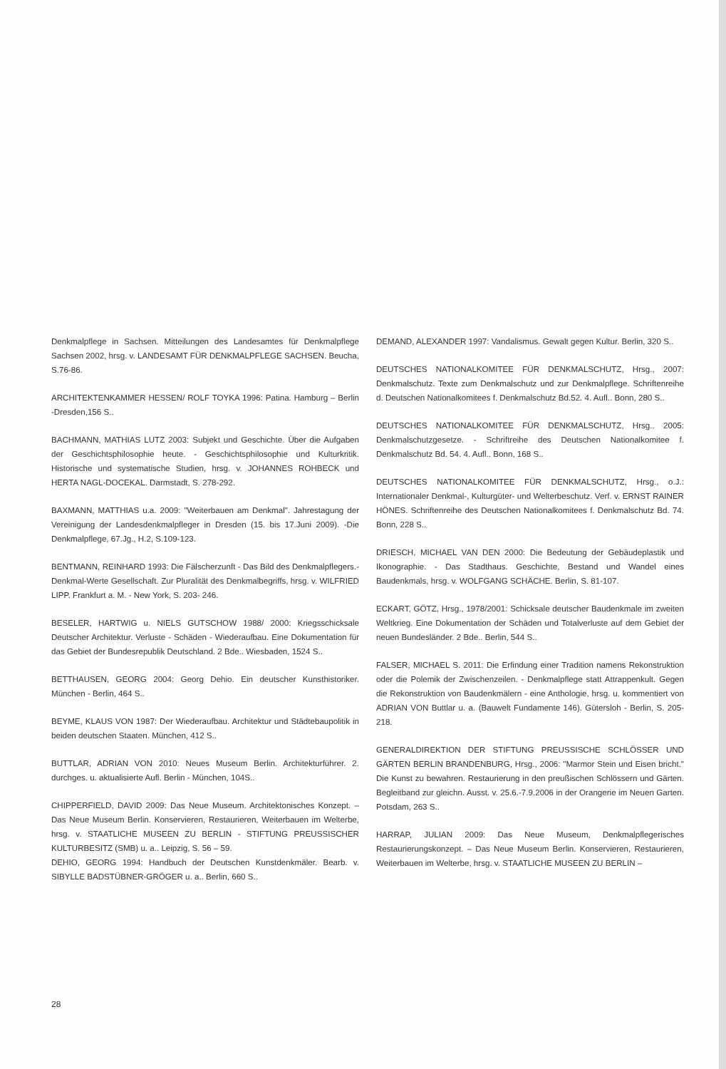Denkmalpflege in Sachsen. Mitteilungen des Landesamtes für Denkmalpflege Sachsen 2002, hrsg. v. LANDESAMT FÜR DENKMALPFLEGE SACHSEN. Beucha, S.76-86.
ARCHITEKTENKAMMER HESSEN/ ROLF TOYKA 1996: Patina. Hamburg – Berlin -Dresden,156 S..
BACHMANN, MATHIAS LUTZ 2003: Subjekt und Geschichte. Über die Aufgaben der Geschichtsphilosophie heute. - Geschichtsphilosophie und Kulturkritik. Historische und systematische Studien, hrsg. v. JOHANNES ROHBECK und HERTA NAGL-DOCEKAL. Darmstadt, S. 278-292.
BAXMANN, MATTHIAS u.a. 2009: "Weiterbauen am Denkmal". Jahrestagung der Vereinigung der Landesdenkmalpfleger in Dresden (15. bis 17.Juni 2009). -Die Denkmalpflege, 67.Jg., H.2, S.109-123.
BENTMANN, REINHARD 1993: Die Fälscherzunft - Das Bild des Denkmalpflegers.-Denkmal-Werte Gesellschaft. Zur Pluralität des Denkmalbegriffs, hrsg. v. WILFRIED LIPP. Frankfurt a. M. - New York, S. 203- 246.
BESELER, HARTWIG u. NIELS GUTSCHOW 1988/ 2000: Kriegsschicksale Deutscher Architektur. Verluste - Schäden - Wiederaufbau. Eine Dokumentation für das Gebiet der Bundesrepublik Deutschland. 2 Bde.. Wiesbaden, 1524 S..
BETTHAUSEN, GEORG 2004: Georg Dehio. Ein deutscher Kunsthistoriker. München - Berlin, 464 S..
BEYME, KLAUS VON 1987: Der Wiederaufbau. Architektur und Städtebaupolitik in beiden deutschen Staaten. München, 412 S..
BUTTLAR, ADRIAN VON 2010: Neues Museum Berlin. Architekturführer. 2. durchges. u. aktualisierte Aufl. Berlin - München, 104S..
CHIPPERFIELD, DAVID 2009: Das Neue Museum. Architektonisches Konzept. – Das Neue Museum Berlin. Konservieren, Restaurieren, Weiterbauen im Welterbe, hrsg. v. STAATLICHE MUSEEN ZU BERLIN - STIFTUNG PREUSSISCHER KULTURBESITZ (SMB) u. a.. Leipzig, S. 56 – 59.
DEHIO, GEORG 1994: Handbuch der Deutschen Kunstdenkmäler. Bearb. v. SIBYLLE BADSTÜBNER-GRÖGER u. a.. Berlin, 660 S..
DEMAND, ALEXANDER 1997: Vandalismus. Gewalt gegen Kultur. Berlin, 320 S..
DEUTSCHES NATIONALKOMITEE FÜR DENKMALSCHUTZ, Hrsg., 2007: Denkmalschutz. Texte zum Denkmalschutz und zur Denkmalpflege. Schriftenreihe d. Deutschen Nationalkomitees f. Denkmalschutz Bd.52. 4. Aufl.. Bonn, 280 S..
DEUTSCHES NATIONALKOMITEE FÜR DENKMALSCHUTZ, Hrsg.. 2005: Denkmalschutzgesetze. - Schriftreihe des Deutschen Nationalkomitee f. Denkmalschutz Bd. 54. 4. Aufl.. Bonn, 168 S..
DEUTSCHES NATIONALKOMITEE FÜR DENKMALSCHUTZ, Hrsg., o.J.: Internationaler Denkmal-, Kulturgüter- und Welterbeschutz. Verf. v. ERNST RAINER HÖNES. Schriftenreihe des Deutschen Nationalkomitees f. Denkmalschutz Bd. 74. Bonn, 228 S..
DRIESCH, MICHAEL VAN DEN 2000: Die Bedeutung der Gebäudeplastik und Ikonographie. - Das Stadthaus. Geschichte, Bestand und Wandel eines Baudenkmals, hrsg. v. WOLFGANG SCHÄCHE. Berlin, S. 81-107.
ECKART, GÖTZ, Hrsg., 1978/2001: Schicksale deutscher Baudenkmale im zweiten Weltkrieg. Eine Dokumentation der Schäden und Totalverluste auf dem Gebiet der neuen Bundesländer. 2 Bde.. Berlin, 544 S..
FALSER, MICHAEL S. 2011: Die Erfindung einer Tradition namens Rekonstruktion oder die Polemik der Zwischenzeilen. - Denkmalpflege statt Attrappenkult. Gegen die Rekonstruktion von Baudenkmälern - eine Anthologie, hrsg. u. kommentiert von ADRIAN VON Buttlar u. a. (Bauwelt Fundamente 146). Gütersloh - Berlin, S. 205-218.
GENERALDIREKTION DER STIFTUNG PREUSSISCHE SCHLÖSSER UND GÄRTEN BERLIN BRANDENBURG, Hrsg., 2006: "Marmor Stein und Eisen bricht." Die Kunst zu bewahren. Restaurierung in den preußischen Schlössern und Gärten. Begleitband zur gleichn. Ausst. v. 25.6.-7.9.2006 in der Orangerie im Neuen Garten. Potsdam, 263 S..
HARRAP, JULIAN 2009: Das Neue Museum, Denkmalpflegerisches Restaurierungskonzept. – Das Neue Museum Berlin. Konservieren, Restaurieren, Weiterbauen im Welterbe, hrsg. v. STAATLICHE MUSEEN ZU BERLIN –
28